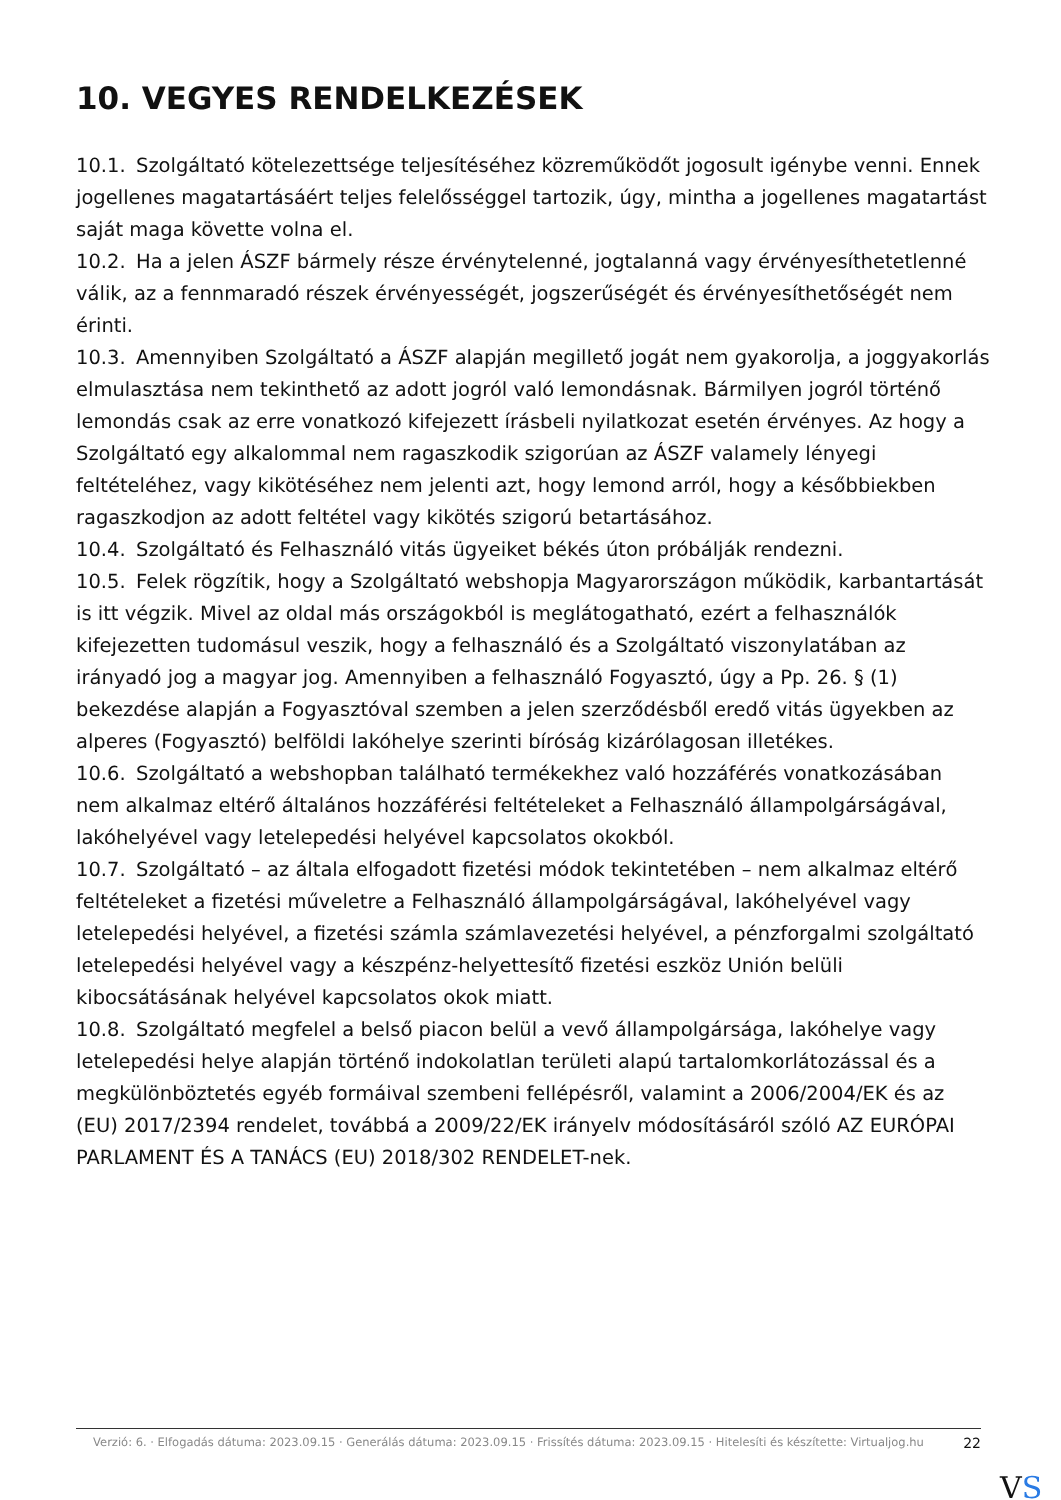10. VEGYES RENDELKEZÉSEK
10.1. Szolgáltató kötelezettsége teljesítéséhez közreműködőt jogosult igénybe venni. Ennek jogellenes magatartásáért teljes felelősséggel tartozik, úgy, mintha a jogellenes magatartást saját maga követte volna el.
10.2. Ha a jelen ÁSZF bármely része érvénytelenné, jogtalanná vagy érvényesíthetetlenné válik, az a fennmaradó részek érvényességét, jogszerűségét és érvényesíthetőségét nem érinti.
10.3. Amennyiben Szolgáltató a ÁSZF alapján megillető jogát nem gyakorolja, a joggyakorlás elmulasztása nem tekinthető az adott jogról való lemondásnak. Bármilyen jogról történő lemondás csak az erre vonatkozó kifejezett írásbeli nyilatkozat esetén érvényes. Az hogy a Szolgáltató egy alkalommal nem ragaszkodik szigorúan az ÁSZF valamely lényegi feltételéhez, vagy kikötéséhez nem jelenti azt, hogy lemond arról, hogy a későbbiekben ragaszkodjon az adott feltétel vagy kikötés szigorú betartásához.
10.4. Szolgáltató és Felhasználó vitás ügyeiket békés úton próbálják rendezni.
10.5. Felek rögzítik, hogy a Szolgáltató webshopja Magyarországon működik, karbantartását is itt végzik. Mivel az oldal más országokból is meglátogatható, ezért a felhasználók kifejezetten tudomásul veszik, hogy a felhasználó és a Szolgáltató viszonylatában az irányadó jog a magyar jog. Amennyiben a felhasználó Fogyasztó, úgy a Pp. 26. § (1) bekezdése alapján a Fogyasztóval szemben a jelen szerződésből eredő vitás ügyekben az alperes (Fogyasztó) belföldi lakóhelye szerinti bíróság kizárólagosan illetékes.
10.6. Szolgáltató a webshopban található termékekhez való hozzáférés vonatkozásában nem alkalmaz eltérő általános hozzáférési feltételeket a Felhasználó állampolgárságával, lakóhelyével vagy letelepedési helyével kapcsolatos okokból.
10.7. Szolgáltató – az általa elfogadott fizetési módok tekintetében – nem alkalmaz eltérő feltételeket a fizetési műveletre a Felhasználó állampolgárságával, lakóhelyével vagy letelepedési helyével, a fizetési számla számlavezetési helyével, a pénzforgalmi szolgáltató letelepedési helyével vagy a készpénz-helyettesítő fizetési eszköz Unión belüli kibocsátásának helyével kapcsolatos okok miatt.
10.8. Szolgáltató megfelel a belső piacon belül a vevő állampolgársága, lakóhelye vagy letelepedési helye alapján történő indokolatlan területi alapú tartalomkorlátozással és a megkülönböztetés egyéb formáival szembeni fellépésről, valamint a 2006/2004/EK és az (EU) 2017/2394 rendelet, továbbá a 2009/22/EK irányelv módosításáról szóló AZ EURÓPAI PARLAMENT ÉS A TANÁCS (EU) 2018/302 RENDELET-nek.
Verzió: 6. · Elfogadás dátuma: 2023.09.15 · Generálás dátuma: 2023.09.15 · Frissítés dátuma: 2023.09.15 · Hitelesíti és készítette: Virtualjog.hu
22
VS